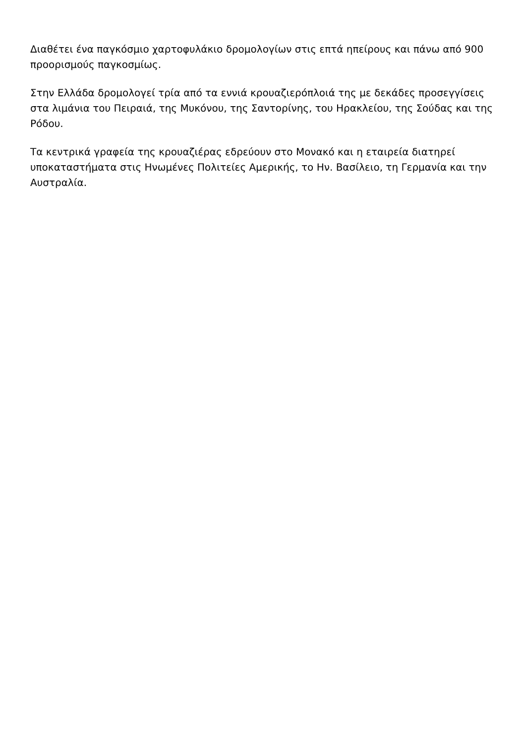Διαθέτει ένα παγκόσμιο χαρτοφυλάκιο δρομολογίων στις επτά ηπείρους και πάνω από 900 προορισμούς παγκοσμίως.
Στην Ελλάδα δρομολογεί τρία από τα εννιά κρουαζιερόπλοιά της με δεκάδες προσεγγίσεις στα λιμάνια του Πειραιά, της Μυκόνου, της Σαντορίνης, του Ηρακλείου, της Σούδας και της Ρόδου.
Τα κεντρικά γραφεία της κρουαζιέρας εδρεύουν στο Μονακό και η εταιρεία διατηρεί υποκαταστήματα στις Ηνωμένες Πολιτείες Αμερικής, το Ην. Βασίλειο, τη Γερμανία και την Αυστραλία.